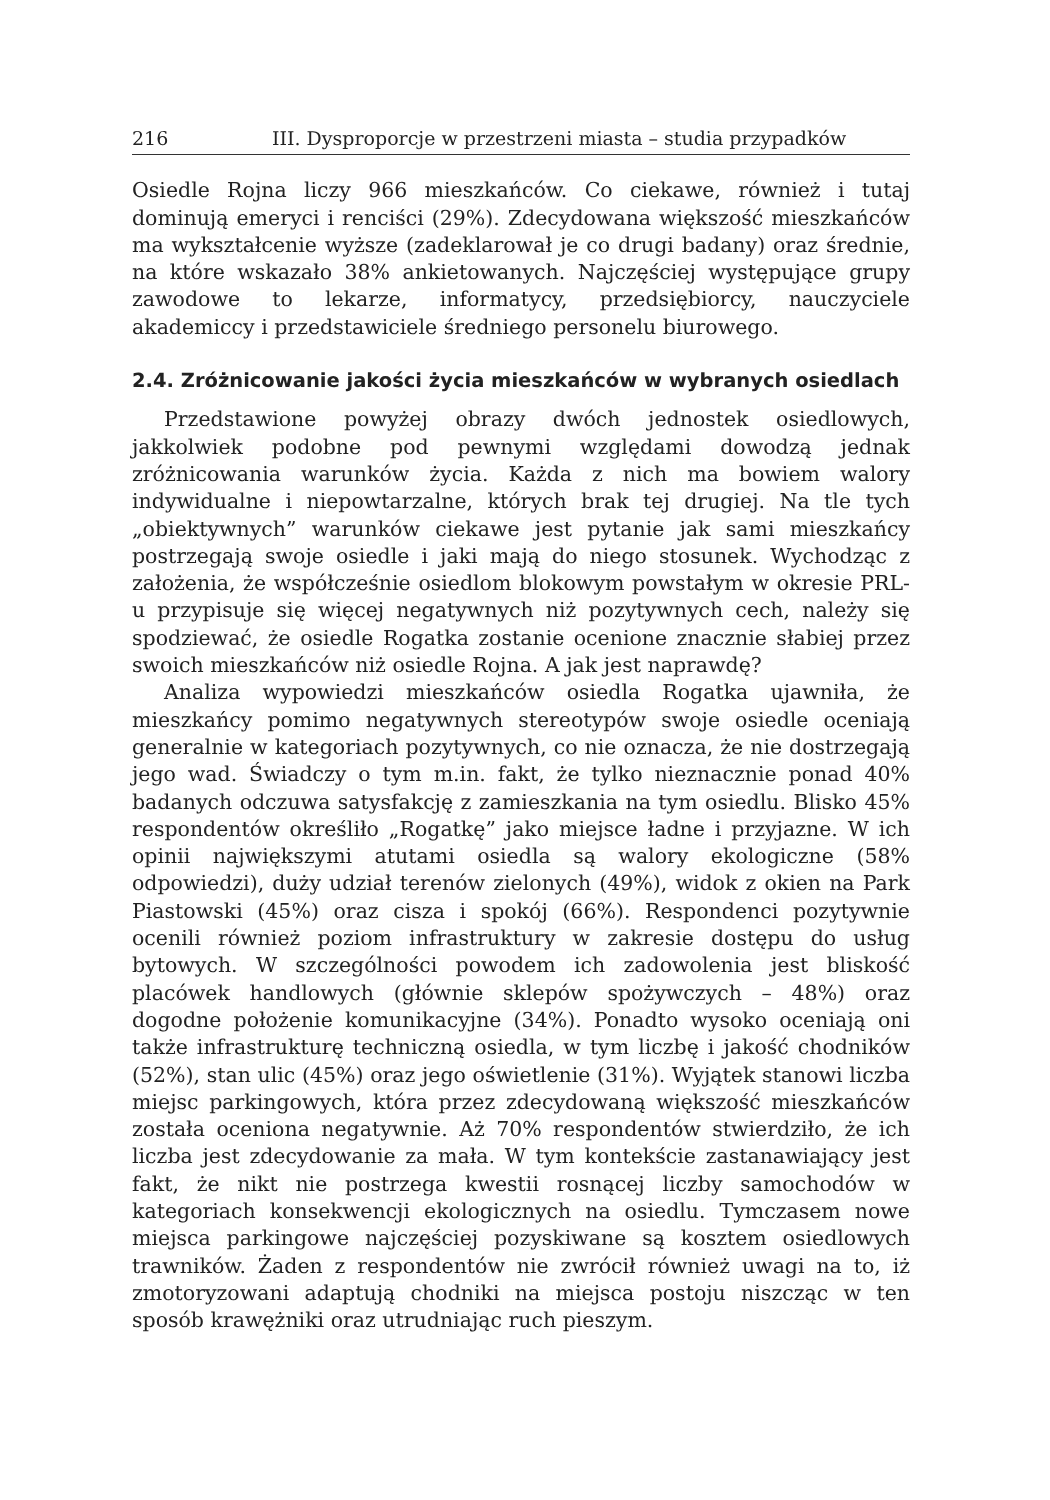216 III. Dysproporcje w przestrzeni miasta – studia przypadków
Osiedle Rojna liczy 966 mieszkańców. Co ciekawe, również i tutaj dominują emeryci i renciści (29%). Zdecydowana większość mieszkańców ma wykształcenie wyższe (zadeklarował je co drugi badany) oraz średnie, na które wskazało 38% ankietowanych. Najczęściej występujące grupy zawodowe to lekarze, informatycy, przedsiębiorcy, nauczyciele akademiccy i przedstawiciele średniego personelu biurowego.
2.4. Zróżnicowanie jakości życia mieszkańców w wybranych osiedlach
Przedstawione powyżej obrazy dwóch jednostek osiedlowych, jakkolwiek podobne pod pewnymi względami dowodzą jednak zróżnicowania warunków życia. Każda z nich ma bowiem walory indywidualne i niepowtarzalne, których brak tej drugiej. Na tle tych „obiektywnych” warunków ciekawe jest pytanie jak sami mieszkańcy postrzegają swoje osiedle i jaki mają do niego stosunek. Wychodząc z założenia, że współcześnie osiedlom blokowym powstałym w okresie PRL-u przypisuje się więcej negatywnych niż pozytywnych cech, należy się spodziewać, że osiedle Rogatka zostanie ocenione znacznie słabiej przez swoich mieszkańców niż osiedle Rojna. A jak jest naprawdę?
Analiza wypowiedzi mieszkańców osiedla Rogatka ujawniła, że mieszkańcy pomimo negatywnych stereotypów swoje osiedle oceniają generalnie w kategoriach pozytywnych, co nie oznacza, że nie dostrzegają jego wad. Świadczy o tym m.in. fakt, że tylko nieznacznie ponad 40% badanych odczuwa satysfakcję z zamieszkania na tym osiedlu. Blisko 45% respondentów określiło „Rogatkę” jako miejsce ładne i przyjazne. W ich opinii największymi atutami osiedla są walory ekologiczne (58% odpowiedzi), duży udział terenów zielonych (49%), widok z okien na Park Piastowski (45%) oraz cisza i spokój (66%). Respondenci pozytywnie ocenili również poziom infrastruktury w zakresie dostępu do usług bytowych. W szczególności powodem ich zadowolenia jest bliskość placówek handlowych (głównie sklepów spożywczych – 48%) oraz dogodne położenie komunikacyjne (34%). Ponadto wysoko oceniają oni także infrastrukturę techniczną osiedla, w tym liczbę i jakość chodników (52%), stan ulic (45%) oraz jego oświetlenie (31%). Wyjątek stanowi liczba miejsc parkingowych, która przez zdecydowaną większość mieszkańców została oceniona negatywnie. Aż 70% respondentów stwierdziło, że ich liczba jest zdecydowanie za mała. W tym kontekście zastanawiający jest fakt, że nikt nie postrzega kwestii rosnącej liczby samochodów w kategoriach konsekwencji ekologicznych na osiedlu. Tymczasem nowe miejsca parkingowe najczęściej pozyskiwane są kosztem osiedlowych trawników. Żaden z respondentów nie zwrócił również uwagi na to, iż zmotoryzowani adaptują chodniki na miejsca postoju niszcząc w ten sposób krawężniki oraz utrudniając ruch pieszym.